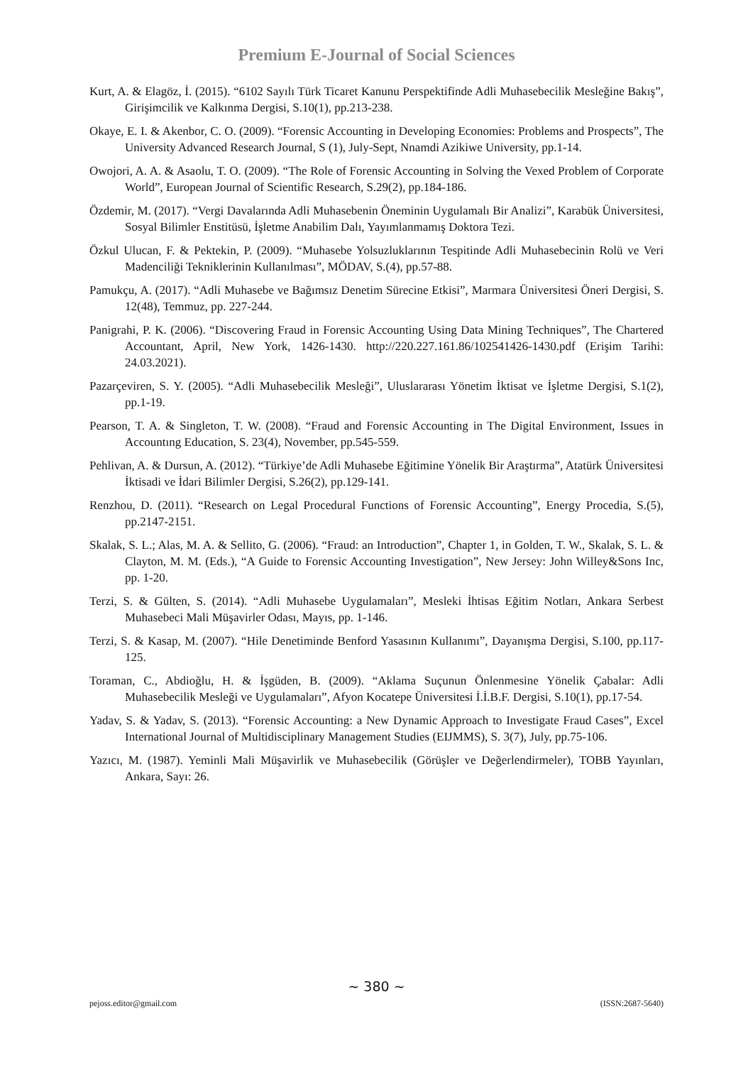Premium E-Journal of Social Sciences
Kurt, A. & Elagöz, İ. (2015). “6102 Sayılı Türk Ticaret Kanunu Perspektifinde Adli Muhasebecilik Mesleğine Bakış”, Girişimcilik ve Kalkınma Dergisi, S.10(1), pp.213-238.
Okaye, E. I. & Akenbor, C. O. (2009). “Forensic Accounting in Developing Economies: Problems and Prospects”, The University Advanced Research Journal, S (1), July-Sept, Nnamdi Azikiwe University, pp.1-14.
Owojori, A. A. & Asaolu, T. O. (2009). “The Role of Forensic Accounting in Solving the Vexed Problem of Corporate World”, European Journal of Scientific Research, S.29(2), pp.184-186.
Özdemir, M. (2017). “Vergi Davalarında Adli Muhasebenin Öneminin Uygulamalı Bir Analizi”, Karabük Üniversitesi, Sosyal Bilimler Enstitüsü, İşletme Anabilim Dalı, Yayımlanmamış Doktora Tezi.
Özkul Ulucan, F. & Pektekin, P. (2009). “Muhasebe Yolsuzluklarının Tespitinde Adli Muhasebecinin Rolü ve Veri Madenciliği Tekniklerinin Kullanılması”, MÖDAV, S.(4), pp.57-88.
Pamukçu, A. (2017). “Adli Muhasebe ve Bağımsız Denetim Sürecine Etkisi”, Marmara Üniversitesi Öneri Dergisi, S. 12(48), Temmuz, pp. 227-244.
Panigrahi, P. K. (2006). “Discovering Fraud in Forensic Accounting Using Data Mining Techniques”, The Chartered Accountant, April, New York, 1426-1430. http://220.227.161.86/102541426-1430.pdf (Erişim Tarihi: 24.03.2021).
Pazarçeviren, S. Y. (2005). “Adli Muhasebecilik Mesleği”, Uluslararası Yönetim İktisat ve İşletme Dergisi, S.1(2), pp.1-19.
Pearson, T. A. & Singleton, T. W. (2008). “Fraud and Forensic Accounting in The Digital Environment, Issues in Accountıng Education, S. 23(4), November, pp.545-559.
Pehlivan, A. & Dursun, A. (2012). “Türkiye’de Adli Muhasebe Eğitimine Yönelik Bir Araştırma”, Atatürk Üniversitesi İktisadi ve İdari Bilimler Dergisi, S.26(2), pp.129-141.
Renzhou, D. (2011). “Research on Legal Procedural Functions of Forensic Accounting”, Energy Procedia, S.(5), pp.2147-2151.
Skalak, S. L.; Alas, M. A. & Sellito, G. (2006). “Fraud: an Introduction”, Chapter 1, in Golden, T. W., Skalak, S. L. & Clayton, M. M. (Eds.), “A Guide to Forensic Accounting Investigation”, New Jersey: John Willey&Sons Inc, pp. 1-20.
Terzi, S. & Gülten, S. (2014). “Adli Muhasebe Uygulamaları”, Mesleki İhtisas Eğitim Notları, Ankara Serbest Muhasebeci Mali Müşavirler Odası, Mayıs, pp. 1-146.
Terzi, S. & Kasap, M. (2007). “Hile Denetiminde Benford Yasasının Kullanımı”, Dayanışma Dergisi, S.100, pp.117-125.
Toraman, C., Abdioğlu, H. & İşgüden, B. (2009). “Aklama Suçunun Önlenmesine Yönelik Çabalar: Adli Muhasebecilik Mesleği ve Uygulamaları”, Afyon Kocatepe Üniversitesi İ.İ.B.F. Dergisi, S.10(1), pp.17-54.
Yadav, S. & Yadav, S. (2013). “Forensic Accounting: a New Dynamic Approach to Investigate Fraud Cases”, Excel International Journal of Multidisciplinary Management Studies (EIJMMS), S. 3(7), July, pp.75-106.
Yazıcı, M. (1987). Yeminli Mali Müşavirlik ve Muhasebecilik (Görüşler ve Değerlendirmeler), TOBB Yayınları, Ankara, Sayı: 26.
~ 380 ~
pejoss.editor@gmail.com (ISSN:2687-5640)